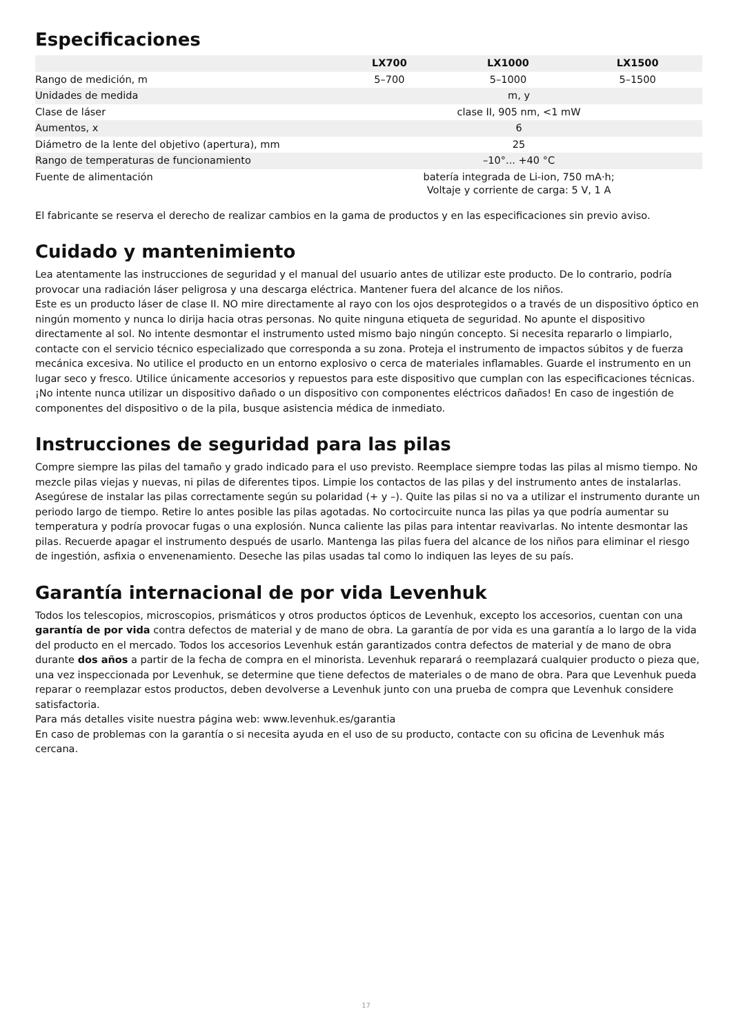Especificaciones
| | LX700 | LX1000 | LX1500 |
| --- | --- | --- | --- |
| Rango de medición, m | 5–700 | 5–1000 | 5–1500 |
| Unidades de medida | m, y | | |
| Clase de láser | clase II, 905 nm, <1 mW | | |
| Aumentos, x | 6 | | |
| Diámetro de la lente del objetivo (apertura), mm | 25 | | |
| Rango de temperaturas de funcionamiento | –10°... +40 °C | | |
| Fuente de alimentación | batería integrada de Li-ion, 750 mA·h; Voltaje y corriente de carga: 5 V, 1 A | | |
El fabricante se reserva el derecho de realizar cambios en la gama de productos y en las especificaciones sin previo aviso.
Cuidado y mantenimiento
Lea atentamente las instrucciones de seguridad y el manual del usuario antes de utilizar este producto. De lo contrario, podría provocar una radiación láser peligrosa y una descarga eléctrica. Mantener fuera del alcance de los niños.
Este es un producto láser de clase II. NO mire directamente al rayo con los ojos desprotegidos o a través de un dispositivo óptico en ningún momento y nunca lo dirija hacia otras personas. No quite ninguna etiqueta de seguridad. No apunte el dispositivo directamente al sol. No intente desmontar el instrumento usted mismo bajo ningún concepto. Si necesita repararlo o limpiarlo, contacte con el servicio técnico especializado que corresponda a su zona. Proteja el instrumento de impactos súbitos y de fuerza mecánica excesiva. No utilice el producto en un entorno explosivo o cerca de materiales inflamables. Guarde el instrumento en un lugar seco y fresco. Utilice únicamente accesorios y repuestos para este dispositivo que cumplan con las especificaciones técnicas. ¡No intente nunca utilizar un dispositivo dañado o un dispositivo con componentes eléctricos dañados! En caso de ingestión de componentes del dispositivo o de la pila, busque asistencia médica de inmediato.
Instrucciones de seguridad para las pilas
Compre siempre las pilas del tamaño y grado indicado para el uso previsto. Reemplace siempre todas las pilas al mismo tiempo. No mezcle pilas viejas y nuevas, ni pilas de diferentes tipos. Limpie los contactos de las pilas y del instrumento antes de instalarlas. Asegúrese de instalar las pilas correctamente según su polaridad (+ y –). Quite las pilas si no va a utilizar el instrumento durante un periodo largo de tiempo. Retire lo antes posible las pilas agotadas. No cortocircuite nunca las pilas ya que podría aumentar su temperatura y podría provocar fugas o una explosión. Nunca caliente las pilas para intentar reavivarlas. No intente desmontar las pilas. Recuerde apagar el instrumento después de usarlo. Mantenga las pilas fuera del alcance de los niños para eliminar el riesgo de ingestión, asfixia o envenenamiento. Deseche las pilas usadas tal como lo indiquen las leyes de su país.
Garantía internacional de por vida Levenhuk
Todos los telescopios, microscopios, prismáticos y otros productos ópticos de Levenhuk, excepto los accesorios, cuentan con una garantía de por vida contra defectos de material y de mano de obra. La garantía de por vida es una garantía a lo largo de la vida del producto en el mercado. Todos los accesorios Levenhuk están garantizados contra defectos de material y de mano de obra durante dos años a partir de la fecha de compra en el minorista. Levenhuk reparará o reemplazará cualquier producto o pieza que, una vez inspeccionada por Levenhuk, se determine que tiene defectos de materiales o de mano de obra. Para que Levenhuk pueda reparar o reemplazar estos productos, deben devolverse a Levenhuk junto con una prueba de compra que Levenhuk considere satisfactoria.
Para más detalles visite nuestra página web: www.levenhuk.es/garantia
En caso de problemas con la garantía o si necesita ayuda en el uso de su producto, contacte con su oficina de Levenhuk más cercana.
17